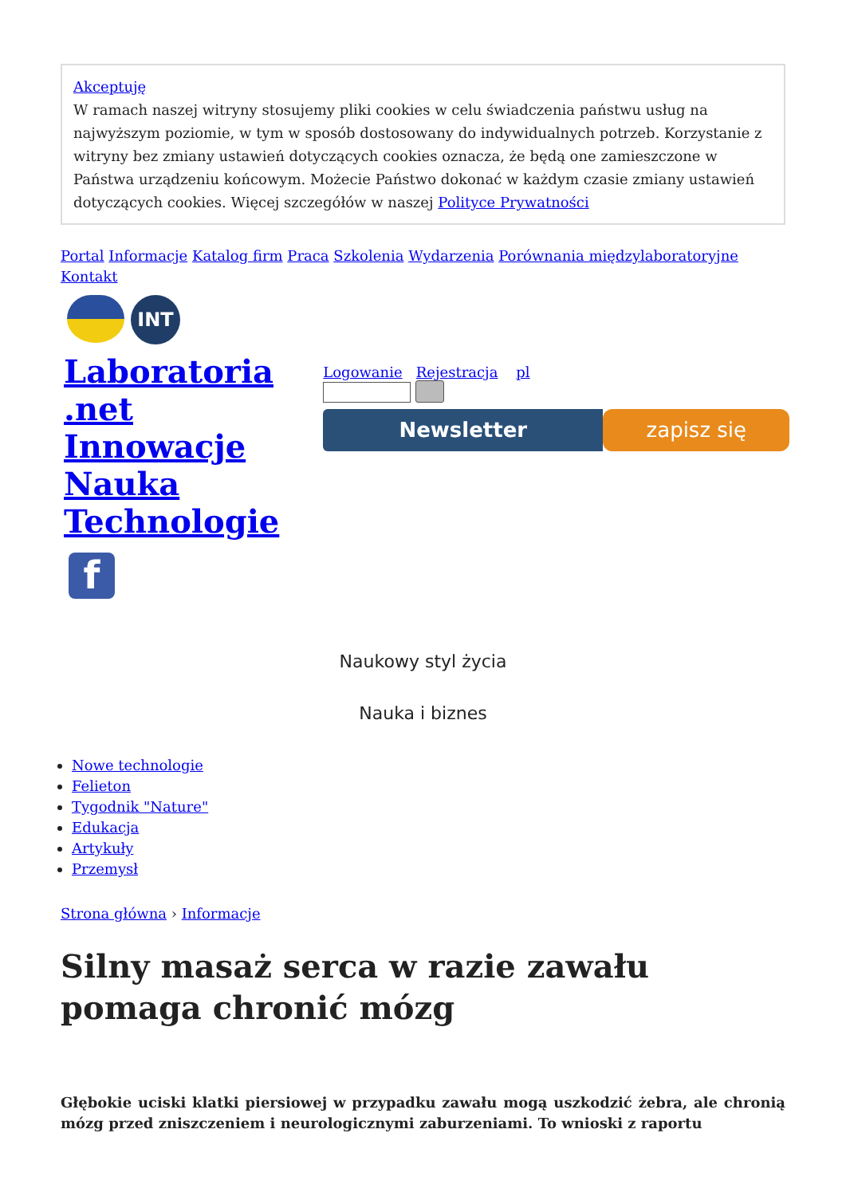Akceptuję
W ramach naszej witryny stosujemy pliki cookies w celu świadczenia państwu usług na najwyższym poziomie, w tym w sposób dostosowany do indywidualnych potrzeb. Korzystanie z witryny bez zmiany ustawień dotyczących cookies oznacza, że będą one zamieszczone w Państwa urządzeniu końcowym. Możecie Państwo dokonać w każdym czasie zmiany ustawień dotyczących cookies. Więcej szczegółów w naszej Polityce Prywatności
Portal Informacje Katalog firm Praca Szkolenia Wydarzenia Porównania międzylaboratoryjne
Kontakt
INT
Laboratoria
.net
Innowacje
Nauka
Technologie
f
Logowanie Rejestracja pl
Newsletter zapisz się
Naukowy styl życia
Nauka i biznes
Nowe technologie
Felieton
Tygodnik "Nature"
Edukacja
Artykuły
Przemysł
Strona główna › Informacje
Silny masaż serca w razie zawału pomaga chronić mózg
Głębokie uciski klatki piersiowej w przypadku zawału mogą uszkodzić żebra, ale chronią mózg przed zniszczeniem i neurologicznymi zaburzeniami. To wnioski z raportu